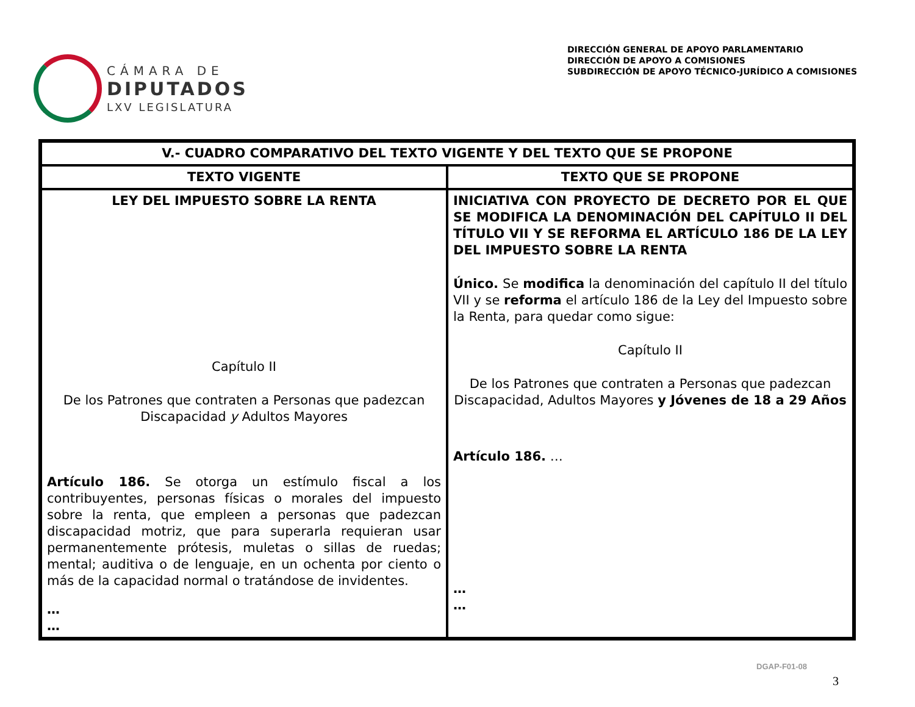CÁMARA DE
DIPUTADOS
LXV LEGISLATURA
DIRECCIÓN GENERAL DE APOYO PARLAMENTARIO
DIRECCIÓN DE APOYO A COMISIONES
SUBDIRECCIÓN DE APOYO TÉCNICO-JURÍDICO A COMISIONES
| V.- CUADRO COMPARATIVO DEL TEXTO VIGENTE Y DEL TEXTO QUE SE PROPONE | |
| --- | --- |
| TEXTO VIGENTE | TEXTO QUE SE PROPONE |
| LEY DEL IMPUESTO SOBRE LA RENTA Capítulo II De los Patrones que contraten a Personas que padezcan Discapacidad y Adultos Mayores Artículo 186. Se otorga un estímulo fiscal a los contribuyentes, personas físicas o morales del impuesto sobre la renta, que empleen a personas que padezcan discapacidad motriz, que para superarla requieran usar permanentemente prótesis, muletas o sillas de ruedas; mental; auditiva o de lenguaje, en un ochenta por ciento o más de la capacidad normal o tratándose de invidentes. … … | INICIATIVA CON PROYECTO DE DECRETO POR EL QUE SE MODIFICA LA DENOMINACIÓN DEL CAPÍTULO II DEL TÍTULO VII Y SE REFORMA EL ARTÍCULO 186 DE LA LEY DEL IMPUESTO SOBRE LA RENTA Único. Se modifica la denominación del capítulo II del título VII y se reforma el artículo 186 de la Ley del Impuesto sobre la Renta, para quedar como sigue: Capítulo II De los Patrones que contraten a Personas que padezcan Discapacidad, Adultos Mayores y Jóvenes de 18 a 29 Años Artículo 186. … … … |
DGAP-F01-08
3